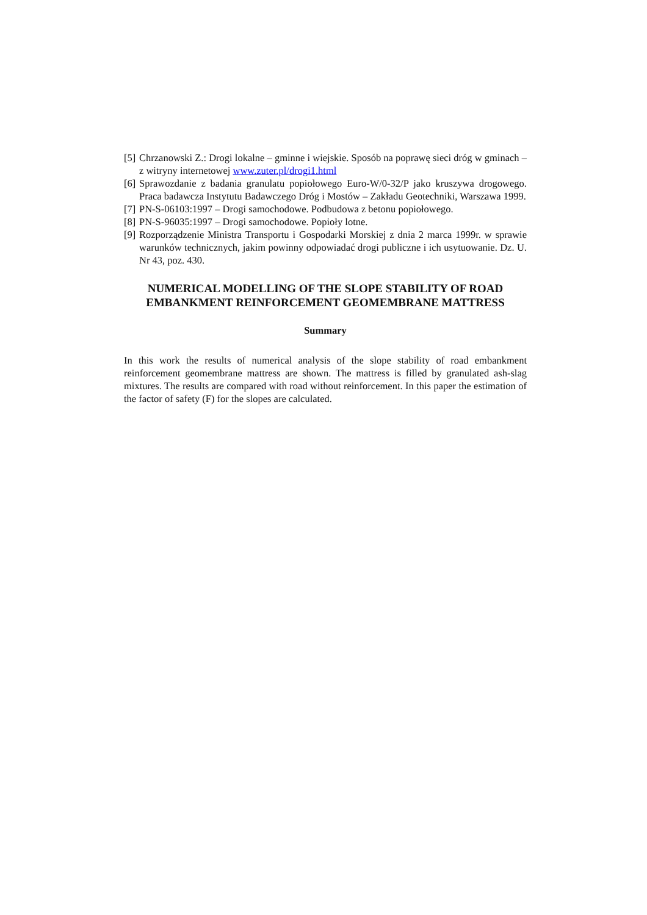[5] Chrzanowski Z.: Drogi lokalne – gminne i wiejskie. Sposób na poprawę sieci dróg w gminach – z witryny internetowej www.zuter.pl/drogi1.html
[6] Sprawozdanie z badania granulatu popiołowego Euro-W/0-32/P jako kruszywa drogowego. Praca badawcza Instytutu Badawczego Dróg i Mostów – Zakładu Geotechniki, Warszawa 1999.
[7] PN-S-06103:1997 – Drogi samochodowe. Podbudowa z betonu popiołowego.
[8] PN-S-96035:1997 – Drogi samochodowe. Popioły lotne.
[9] Rozporządzenie Ministra Transportu i Gospodarki Morskiej z dnia 2 marca 1999r. w sprawie warunków technicznych, jakim powinny odpowiadać drogi publiczne i ich usytuowanie. Dz. U. Nr 43, poz. 430.
NUMERICAL MODELLING OF THE SLOPE STABILITY OF ROAD EMBANKMENT REINFORCEMENT GEOMEMBRANE MATTRESS
Summary
In this work the results of numerical analysis of the slope stability of road embankment reinforcement geomembrane mattress are shown. The mattress is filled by granulated ash-slag mixtures. The results are compared with road without reinforcement. In this paper the estimation of the factor of safety (F) for the slopes are calculated.